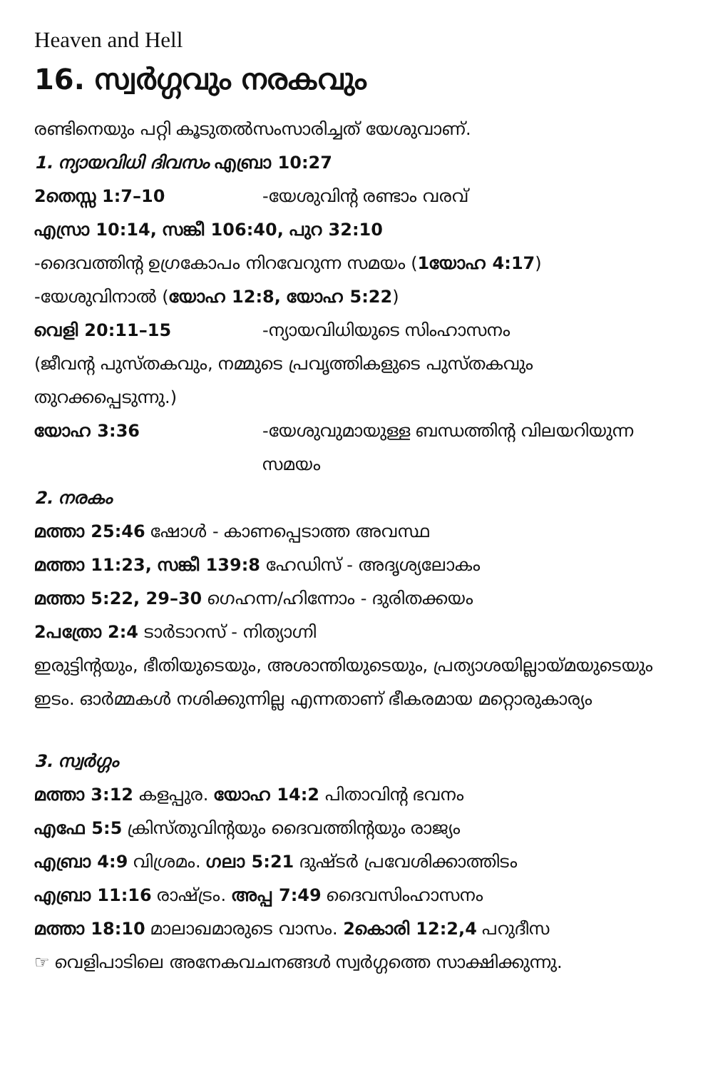Heaven and Hell
16. സ്വർഗ്ഗവും നരകവും
രണ്ടിനെയും പറ്റി കൂടുതൽസംസാരിച്ചത് യേശുവാണ്.
1. ന്യായവിധി ദിവസം എബ്രാ 10:27
2തെസ്സ 1:7–10 -യേശുവിന്റ രണ്ടാം വരവ്
എസ്രാ 10:14, സങ്കീ 106:40, പുറ 32:10
-ദൈവത്തിന്റ ഉഗ്രകോപം നിറവേറുന്ന സമയം (1യോഹ 4:17)
-യേശുവിനാൽ (യോഹ 12:8, യോഹ 5:22)
വെളി 20:11–15 -ന്യായവിധിയുടെ സിംഹാസനം
(ജീവന്റ പുസ്തകവും, നമ്മുടെ പ്രവൃത്തികളുടെ പുസ്തകവും തുറക്കപ്പെടുന്നു.)
യോഹ 3:36 -യേശുവുമായുള്ള ബന്ധത്തിന്റ വിലയറിയുന്ന സമയം
2. നരകം
മത്താ 25:46 ഷോൾ - കാണപ്പെടാത്ത അവസ്ഥ
മത്താ 11:23, സങ്കീ 139:8 ഹേഡിസ് - അദൃശ്യലോകം
മത്താ 5:22, 29–30 ഗെഹന്ന/ഹിന്നോം - ദുരിതക്കയം
2പത്രോ 2:4 ടാർടാറസ് - നിത്യാഗ്നി
ഇരുട്ടിന്റയും, ഭീതിയുടെയും, അശാന്തിയുടെയും, പ്രത്യാശയില്ലായ്മയുടെയും ഇടം. ഓർമ്മകൾ നശിക്കുന്നില്ല എന്നതാണ് ഭീകരമായ മറ്റൊരുകാര്യം
3. സ്വർഗ്ഗം
മത്താ 3:12 കളപ്പുര. യോഹ 14:2 പിതാവിന്റ ഭവനം
എഫേ 5:5 ക്രിസ്തുവിന്റയും ദൈവത്തിന്റയും രാജ്യം
എബ്രാ 4:9 വിശ്രമം. ഗലാ 5:21 ദുഷ്ടർ പ്രവേശിക്കാത്തിടം
എബ്രാ 11:16 രാഷ്ട്രം. അപ്പ 7:49 ദൈവസിംഹാസനം
മത്താ 18:10 മാലാഖമാരുടെ വാസം. 2കൊരി 12:2,4 പറുദീസ
☞ വെളിപാടിലെ അനേകവചനങ്ങൾ സ്വർഗ്ഗത്തെ സാക്ഷിക്കുന്നു.